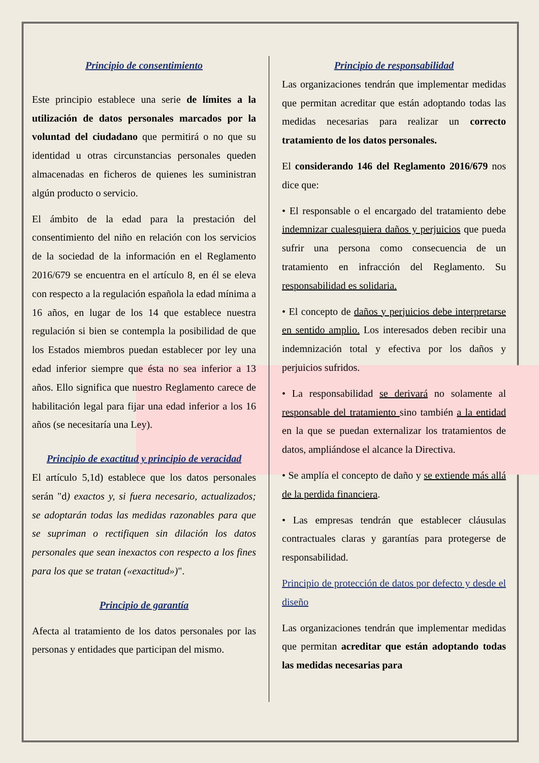Principio de consentimiento
Este principio establece una serie de límites a la utilización de datos personales marcados por la voluntad del ciudadano que permitirá o no que su identidad u otras circunstancias personales queden almacenadas en ficheros de quienes les suministran algún producto o servicio.
El ámbito de la edad para la prestación del consentimiento del niño en relación con los servicios de la sociedad de la información en el Reglamento 2016/679 se encuentra en el artículo 8, en él se eleva con respecto a la regulación española la edad mínima a 16 años, en lugar de los 14 que establece nuestra regulación si bien se contempla la posibilidad de que los Estados miembros puedan establecer por ley una edad inferior siempre que ésta no sea inferior a 13 años. Ello significa que nuestro Reglamento carece de habilitación legal para fijar una edad inferior a los 16 años (se necesitaría una Ley).
Principio de exactitud y principio de veracidad
El artículo 5,1d) establece que los datos personales serán "d) exactos y, si fuera necesario, actualizados; se adoptarán todas las medidas razonables para que se supriman o rectifiquen sin dilación los datos personales que sean inexactos con respecto a los fines para los que se tratan («exactitud»)".
Principio de garantía
Afecta al tratamiento de los datos personales por las personas y entidades que participan del mismo.
Principio de responsabilidad
Las organizaciones tendrán que implementar medidas que permitan acreditar que están adoptando todas las medidas necesarias para realizar un correcto tratamiento de los datos personales.
El considerando 146 del Reglamento 2016/679 nos dice que:
• El responsable o el encargado del tratamiento debe indemnizar cualesquiera daños y perjuicios que pueda sufrir una persona como consecuencia de un tratamiento en infracción del Reglamento. Su responsabilidad es solidaria.
• El concepto de daños y perjuicios debe interpretarse en sentido amplio. Los interesados deben recibir una indemnización total y efectiva por los daños y perjuicios sufridos.
• La responsabilidad se derivará no solamente al responsable del tratamiento sino también a la entidad en la que se puedan externalizar los tratamientos de datos, ampliándose el alcance la Directiva.
• Se amplía el concepto de daño y se extiende más allá de la perdida financiera.
• Las empresas tendrán que establecer cláusulas contractuales claras y garantías para protegerse de responsabilidad.
Principio de protección de datos por defecto y desde el diseño
Las organizaciones tendrán que implementar medidas que permitan acreditar que están adoptando todas las medidas necesarias para